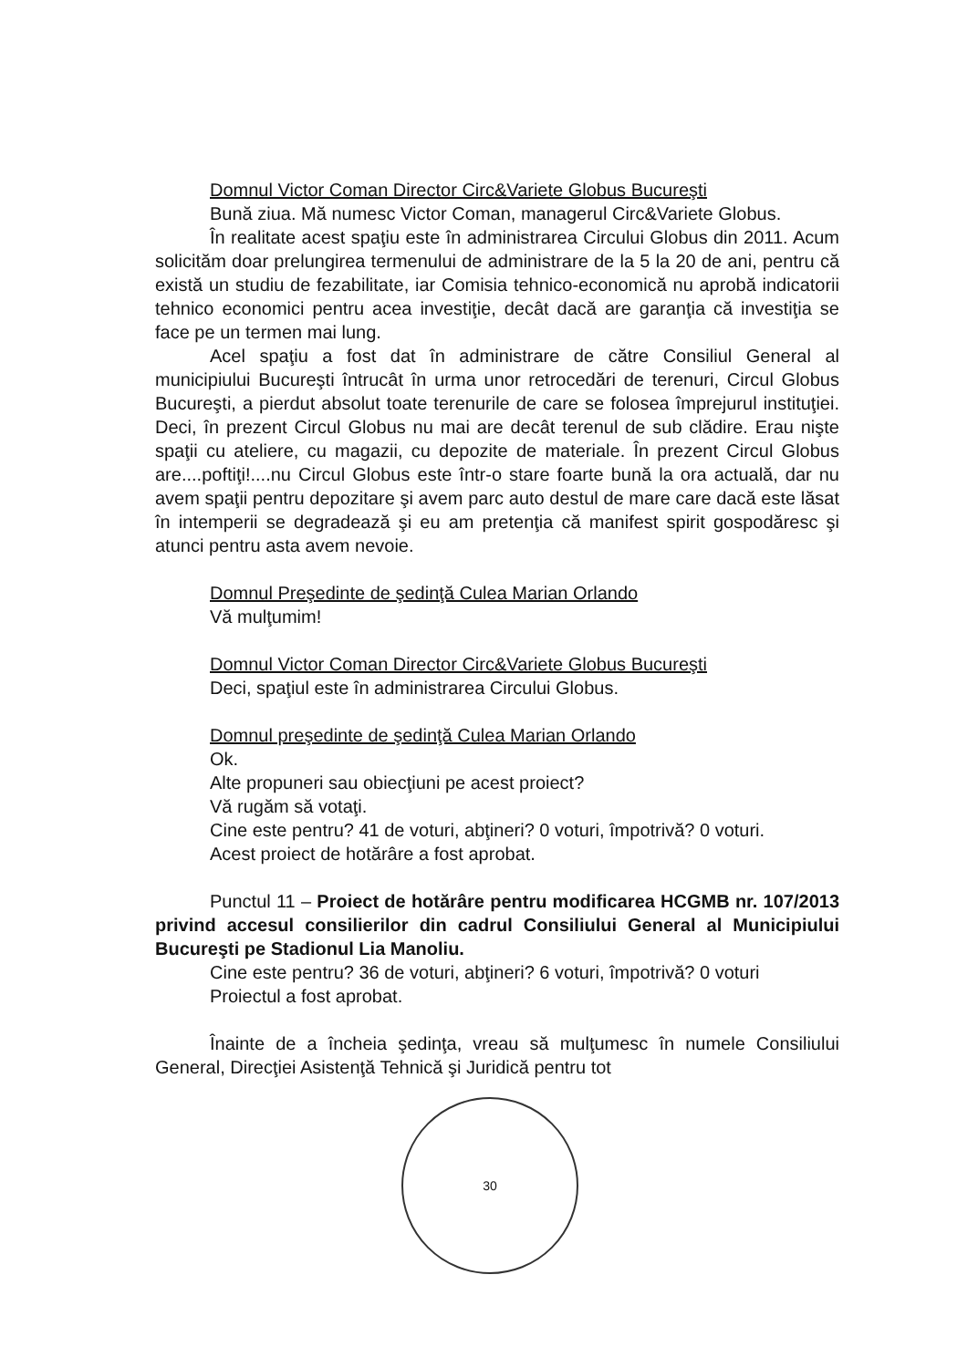Domnul Victor Coman Director Circ&Variete Globus Bucureşti
Bună ziua. Mă numesc Victor Coman, managerul Circ&Variete Globus.
În realitate acest spaţiu este în administrarea Circului Globus din 2011. Acum solicităm doar prelungirea termenului de administrare de la 5 la 20 de ani, pentru că există un studiu de fezabilitate, iar Comisia tehnico-economică nu aprobă indicatorii tehnico economici pentru acea investiţie, decât dacă are garanţia că investiţia se face pe un termen mai lung.
Acel spaţiu a fost dat în administrare de către Consiliul General al municipiului Bucureşti întrucât în urma unor retrocedări de terenuri, Circul Globus Bucureşti, a pierdut absolut toate terenurile de care se folosea împrejurul instituţiei. Deci, în prezent Circul Globus nu mai are decât terenul de sub clădire. Erau nişte spaţii cu ateliere, cu magazii, cu depozite de materiale. În prezent Circul Globus are....poftiţi!....nu Circul Globus este într-o stare foarte bună la ora actuală, dar nu avem spaţii pentru depozitare şi avem parc auto destul de mare care dacă este lăsat în intemperii se degradează şi eu am pretenţia că manifest spirit gospodăresc şi atunci pentru asta avem nevoie.
Domnul Preşedinte de şedinţă Culea Marian Orlando
Vă mulţumim!
Domnul Victor Coman Director Circ&Variete Globus Bucureşti
Deci, spaţiul este în administrarea Circului Globus.
Domnul preşedinte de şedinţă Culea Marian Orlando
Ok.
Alte propuneri sau obiecţiuni pe acest proiect?
Vă rugăm să votaţi.
Cine este pentru? 41 de voturi, abţineri? 0 voturi, împotrivă? 0 voturi.
Acest proiect de hotărâre a fost aprobat.
Punctul 11 – Proiect de hotărâre pentru modificarea HCGMB nr. 107/2013 privind accesul consilierilor din cadrul Consiliului General al Municipiului Bucureşti pe Stadionul Lia Manoliu.
Cine este pentru? 36 de voturi, abţineri? 6 voturi, împotrivă? 0 voturi
Proiectul a fost aprobat.
Înainte de a încheia şedinţa, vreau să mulţumesc în numele Consiliului General, Direcţiei Asistenţă Tehnică şi Juridică pentru tot
30